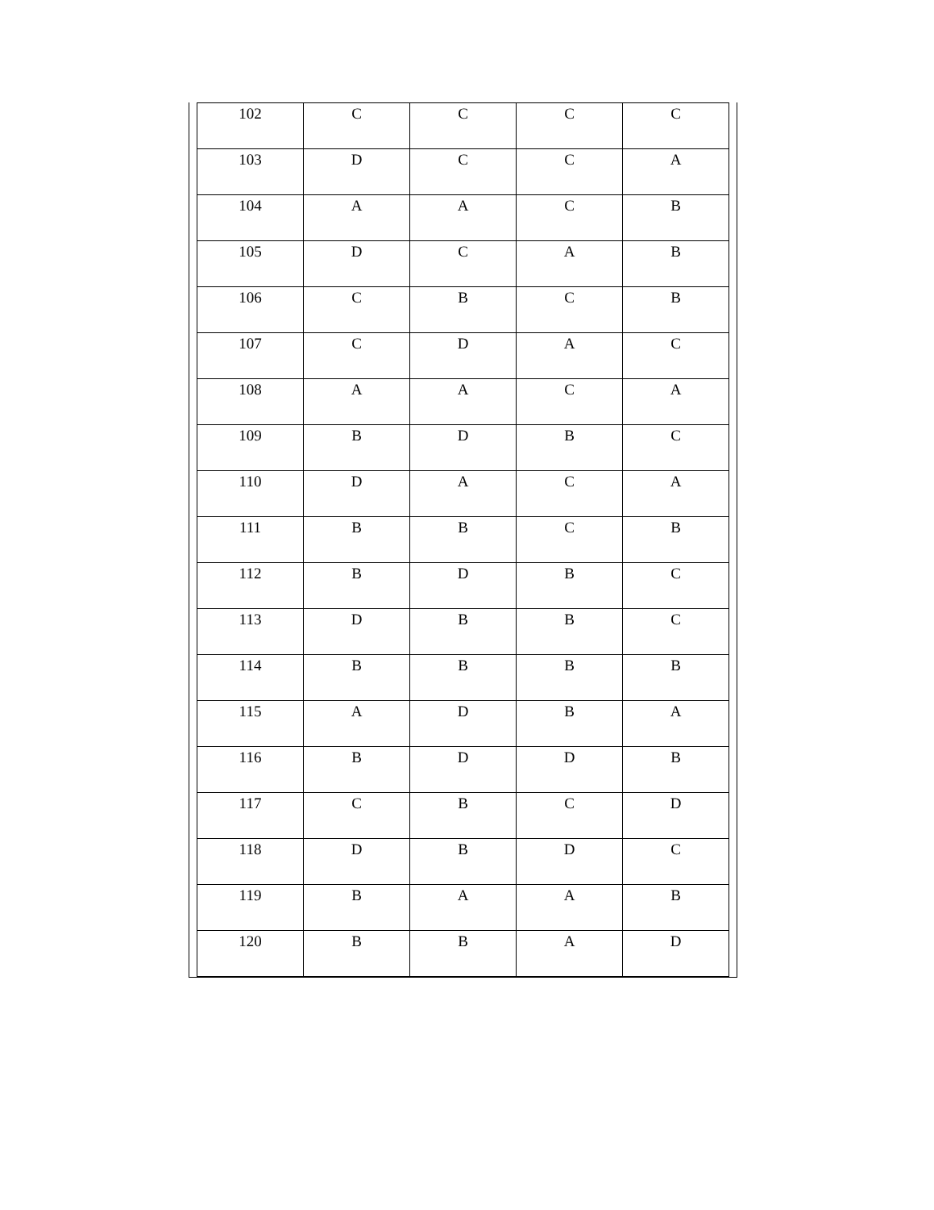| 102 | C | C | C | C |
| 103 | D | C | C | A |
| 104 | A | A | C | B |
| 105 | D | C | A | B |
| 106 | C | B | C | B |
| 107 | C | D | A | C |
| 108 | A | A | C | A |
| 109 | B | D | B | C |
| 110 | D | A | C | A |
| 111 | B | B | C | B |
| 112 | B | D | B | C |
| 113 | D | B | B | C |
| 114 | B | B | B | B |
| 115 | A | D | B | A |
| 116 | B | D | D | B |
| 117 | C | B | C | D |
| 118 | D | B | D | C |
| 119 | B | A | A | B |
| 120 | B | B | A | D |